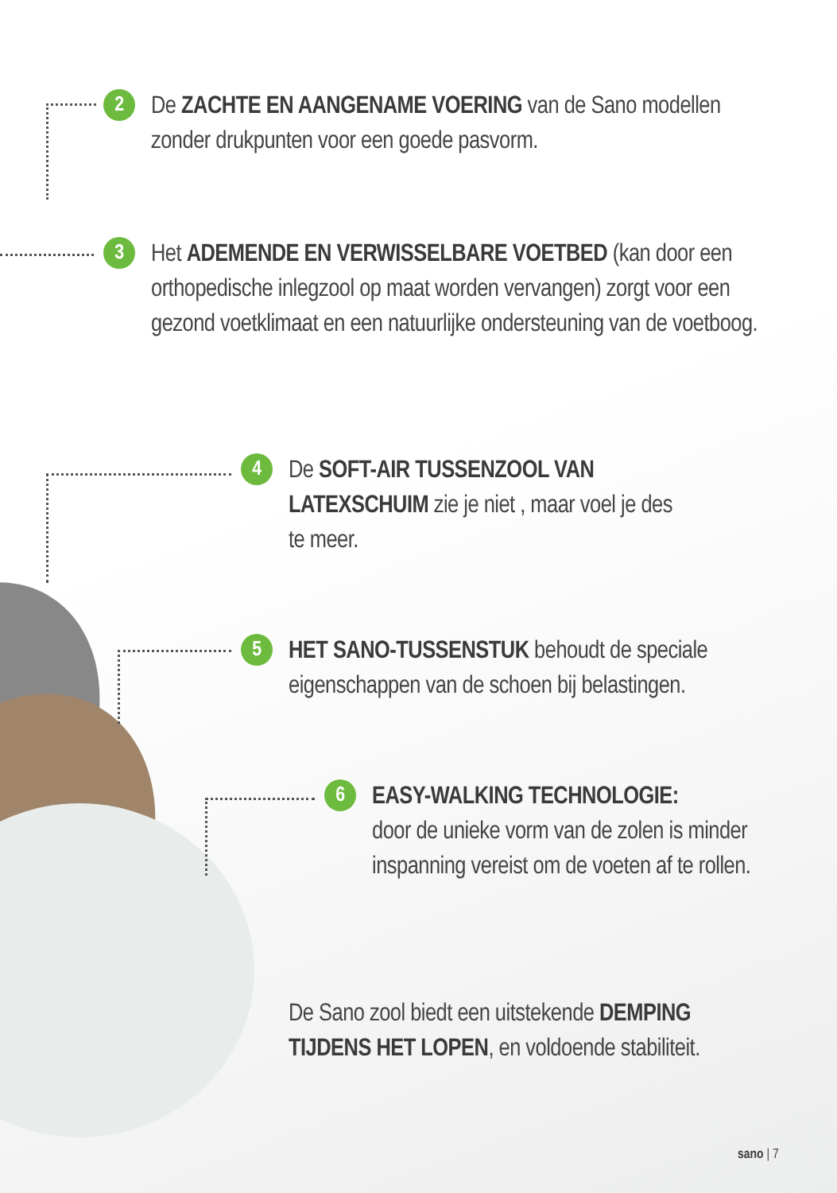2
De ZACHTE EN AANGENAME VOERING van de Sano modellen zonder drukpunten voor een goede pasvorm.
3
Het ADEMENDE EN VERWISSELBARE VOETBED (kan door een orthopedische inlegzool op maat worden vervangen) zorgt voor een gezond voetklimaat en een natuurlijke ondersteuning van de voetboog.
4
De SOFT-AIR TUSSENZOOL VAN LATEXSCHUIM zie je niet , maar voel je des te meer.
5
HET SANO-TUSSENSTUK behoudt de speciale eigenschappen van de schoen bij belastingen.
6
EASY-WALKING TECHNOLOGIE:
door de unieke vorm van de zolen is minder inspanning vereist om de voeten af te rollen.
De Sano zool biedt een uitstekende DEMPING TIJDENS HET LOPEN, en voldoende stabiliteit.
sano | 7